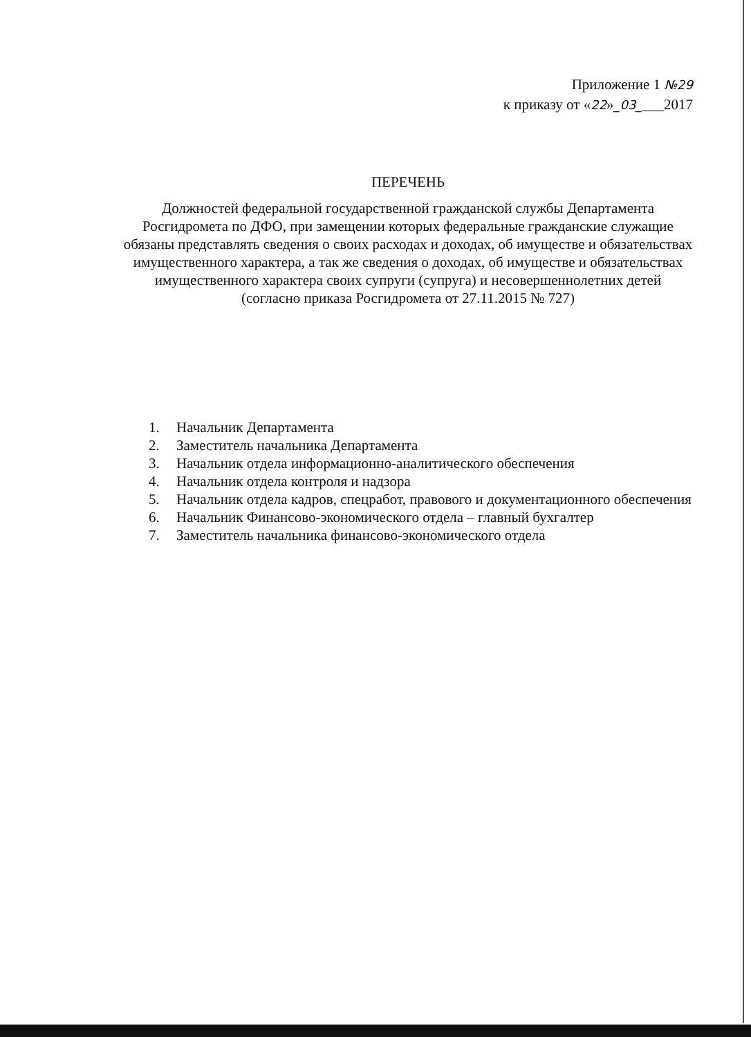Приложение 1 №29
к приказу от «22»_03____2017
ПЕРЕЧЕНЬ
Должностей федеральной государственной гражданской службы Департамента Росгидромета по ДФО, при замещении которых федеральные гражданские служащие обязаны представлять сведения о своих расходах и доходах, об имуществе и обязательствах имущественного характера, а так же сведения о доходах, об имуществе и обязательствах имущественного характера своих супруги (супруга) и несовершеннолетних детей
(согласно приказа Росгидромета от 27.11.2015 № 727)
1. Начальник Департамента
2. Заместитель начальника Департамента
3. Начальник отдела информационно-аналитического обеспечения
4. Начальник отдела контроля и надзора
5. Начальник отдела кадров, спецработ, правового и документационного обеспечения
6. Начальник Финансово-экономического отдела – главный бухгалтер
7. Заместитель начальника финансово-экономического отдела